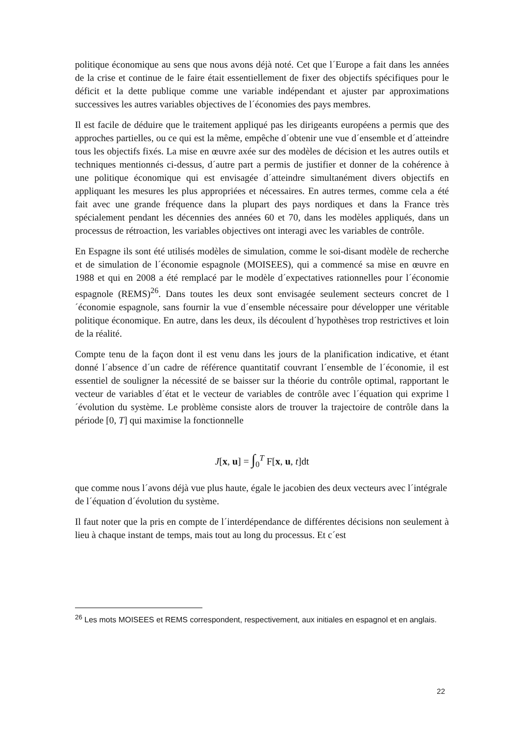politique économique au sens que nous avons déjà noté. Cet que l´Europe a fait dans les années de la crise et continue de le faire était essentiellement de fixer des objectifs spécifiques pour le déficit et la dette publique comme une variable indépendant et ajuster par approximations successives les autres variables objectives de l´économies des pays membres.
Il est facile de déduire que le traitement appliqué pas les dirigeants européens a permis que des approches partielles, ou ce qui est la même, empêche d´obtenir une vue d´ensemble et d´atteindre tous les objectifs fixés. La mise en œuvre axée sur des modèles de décision et les autres outils et techniques mentionnés ci-dessus, d´autre part a permis de justifier et donner de la cohérence à une politique économique qui est envisagée d´atteindre simultanément divers objectifs en appliquant les mesures les plus appropriées et nécessaires. En autres termes, comme cela a été fait avec une grande fréquence dans la plupart des pays nordiques et dans la France très spécialement pendant les décennies des années 60 et 70, dans les modèles appliqués, dans un processus de rétroaction, les variables objectives ont interagi avec les variables de contrôle.
En Espagne ils sont été utilisés modèles de simulation, comme le soi-disant modèle de recherche et de simulation de l´économie espagnole (MOISEES), qui a commencé sa mise en œuvre en 1988 et qui en 2008 a été remplacé par le modèle d´expectatives rationnelles pour l´économie espagnole (REMS)<sup>26</sup>. Dans toutes les deux sont envisagée seulement secteurs concret de l´économie espagnole, sans fournir la vue d´ensemble nécessaire pour développer une véritable politique économique. En autre, dans les deux, ils découlent d´hypothèses trop restrictives et loin de la réalité.
Compte tenu de la façon dont il est venu dans les jours de la planification indicative, et étant donné l´absence d´un cadre de référence quantitatif couvrant l´ensemble de l´économie, il est essentiel de souligner la nécessité de se baisser sur la théorie du contrôle optimal, rapportant le vecteur de variables d´état et le vecteur de variables de contrôle avec l´équation qui exprime l´évolution du système. Le problème consiste alors de trouver la trajectoire de contrôle dans la période [0, T] qui maximise la fonctionnelle
J[x, u] = ∫<sub>0</sub><sup>T</sup> F[x, u, t]dt
que comme nous l´avons déjà vue plus haute, égale le jacobien des deux vecteurs avec l´intégrale de l´équation d´évolution du système.
Il faut noter que la pris en compte de l´interdépendance de différentes décisions non seulement à lieu à chaque instant de temps, mais tout au long du processus. Et c´est
<sup>26</sup> Les mots MOISEES et REMS correspondent, respectivement, aux initiales en espagnol et en anglais.
22